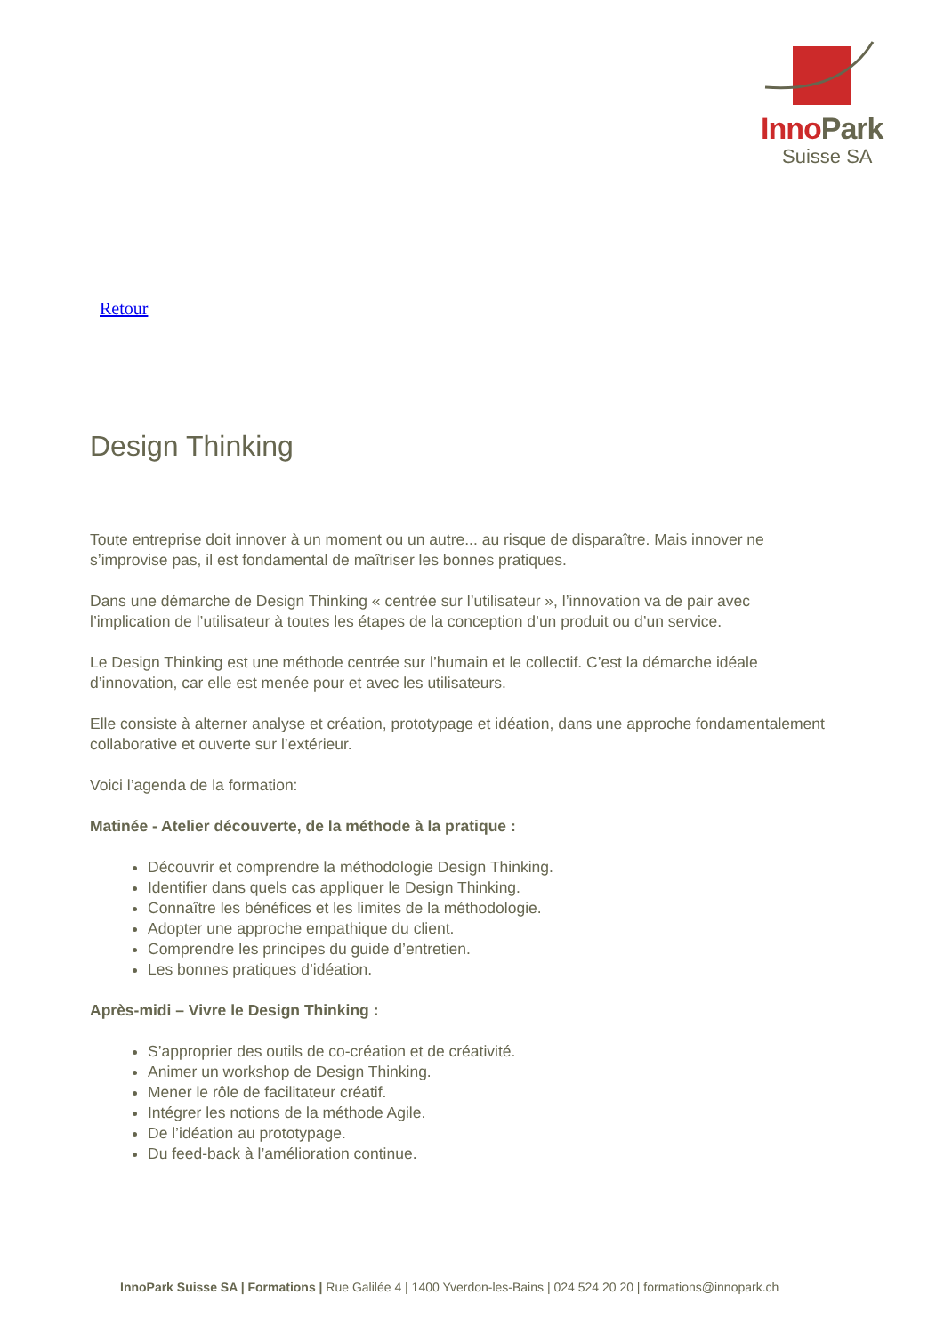Inno Park
Suisse SA
Retour
Design Thinking
Toute entreprise doit innover à un moment ou un autre... au risque de disparaître. Mais innover ne s’improvise pas, il est fondamental de maîtriser les bonnes pratiques.
Dans une démarche de Design Thinking « centrée sur l’utilisateur », l’innovation va de pair avec l’implication de l’utilisateur à toutes les étapes de la conception d’un produit ou d’un service.
Le Design Thinking est une méthode centrée sur l’humain et le collectif. C’est la démarche idéale d’innovation, car elle est menée pour et avec les utilisateurs.
Elle consiste à alterner analyse et création, prototypage et idéation, dans une approche fondamentalement collaborative et ouverte sur l’extérieur.
Voici l’agenda de la formation:
Matinée - Atelier découverte, de la méthode à la pratique :
Découvrir et comprendre la méthodologie Design Thinking.
Identifier dans quels cas appliquer le Design Thinking.
Connaître les bénéfices et les limites de la méthodologie.
Adopter une approche empathique du client.
Comprendre les principes du guide d’entretien.
Les bonnes pratiques d’idéation.
Après-midi – Vivre le Design Thinking :
S’approprier des outils de co-création et de créativité.
Animer un workshop de Design Thinking.
Mener le rôle de facilitateur créatif.
Intégrer les notions de la méthode Agile.
De l’idéation au prototypage.
Du feed-back à l’amélioration continue.
InnoPark Suisse SA | Formations | Rue Galilée 4 | 1400 Yverdon-les-Bains | 024 524 20 20 | formations@innopark.ch